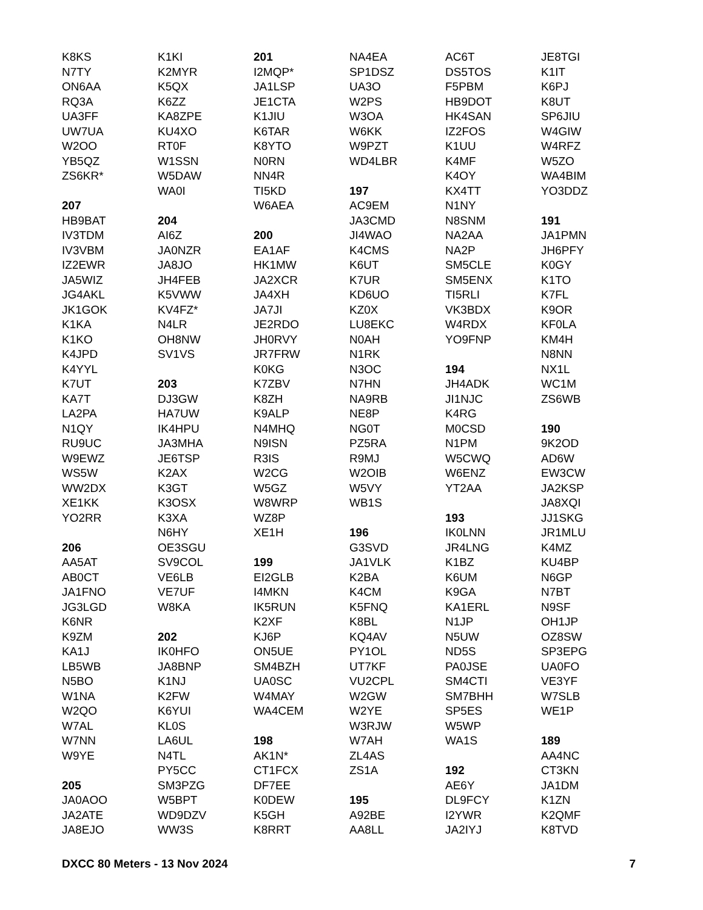K8KS
N7TY
ON6AA
RQ3A
UA3FF
UW7UA
W2OO
YB5QZ
ZS6KR*
207
HB9BAT
IV3TDM
IV3VBM
IZ2EWR
JA5WIZ
JG4AKL
JK1GOK
K1KA
K1KO
K4JPD
K4YYL
K7UT
KA7T
LA2PA
N1QY
RU9UC
W9EWZ
WS5W
WW2DX
XE1KK
YO2RR
206
AA5AT
AB0CT
JA1FNO
JG3LGD
K6NR
K9ZM
KA1J
LB5WB
N5BO
W1NA
W2QO
W7AL
W7NN
W9YE
205
JA0AOO
JA2ATE
JA8EJO
K1KI
K2MYR
K5QX
K6ZZ
KA8ZPE
KU4XO
RT0F
W1SSN
W5DAW
WA0I
204
AI6Z
JA0NZR
JA8JO
JH4FEB
K5VWW
KV4FZ*
N4LR
OH8NW
SV1VS
203
DJ3GW
HA7UW
IK4HPU
JA3MHA
JE6TSP
K2AX
K3GT
K3OSX
K3XA
N6HY
OE3SGU
SV9COL
VE6LB
VE7UF
W8KA
202
IK0HFO
JA8BNP
K1NJ
K2FW
K6YUI
KL0S
LA6UL
N4TL
PY5CC
SM3PZG
W5BPT
WD9DZV
WW3S
201
I2MQP*
JA1LSP
JE1CTA
K1JIU
K6TAR
K8YTO
N0RN
NN4R
TI5KD
W6AEA
200
EA1AF
HK1MW
JA2XCR
JA4XH
JA7JI
JE2RDO
JH0RVY
JR7FRW
K0KG
K7ZBV
K8ZH
K9ALP
N4MHQ
N9ISN
R3IS
W2CG
W5GZ
W8WRP
WZ8P
XE1H
199
EI2GLB
I4MKN
IK5RUN
K2XF
KJ6P
ON5UE
SM4BZH
UA0SC
W4MAY
WA4CEM
198
AK1N*
CT1FCX
DF7EE
K0DEW
K5GH
K8RRT
NA4EA
SP1DSZ
UA3O
W2PS
W3OA
W6KK
W9PZT
WD4LBR
197
AC9EM
JA3CMD
JI4WAO
K4CMS
K6UT
K7UR
KD6UO
KZ0X
LU8EKC
N0AH
N1RK
N3OC
N7HN
NA9RB
NE8P
NG0T
PZ5RA
R9MJ
W2OIB
W5VY
WB1S
196
G3SVD
JA1VLK
K2BA
K4CM
K5FNQ
K8BL
KQ4AV
PY1OL
UT7KF
VU2CPL
W2GW
W2YE
W3RJW
W7AH
ZL4AS
ZS1A
195
A92BE
AA8LL
AC6T
DS5TOS
F5PBM
HB9DOT
HK4SAN
IZ2FOS
K1UU
K4MF
K4OY
KX4TT
N1NY
N8SNM
NA2AA
NA2P
SM5CLE
SM5ENX
TI5RLI
VK3BDX
W4RDX
YO9FNP
194
JH4ADK
JI1NJC
K4RG
M0CSD
N1PM
W5CWQ
W6ENZ
YT2AA
193
IK0LNN
JR4LNG
K1BZ
K6UM
K9GA
KA1ERL
N1JP
N5UW
ND5S
PA0JSE
SM4CTI
SM7BHH
SP5ES
W5WP
WA1S
192
AE6Y
DL9FCY
I2YWR
JA2IYJ
JE8TGI
K1IT
K6PJ
K8UT
SP6JIU
W4GIW
W4RFZ
W5ZO
WA4BIM
YO3DDZ
191
JA1PMN
JH6PFY
K0GY
K1TO
K7FL
K9OR
KF0LA
KM4H
N8NN
NX1L
WC1M
ZS6WB
190
9K2OD
AD6W
EW3CW
JA2KSP
JA8XQI
JJ1SKG
JR1MLU
K4MZ
KU4BP
N6GP
N7BT
N9SF
OH1JP
OZ8SW
SP3EPG
UA0FO
VE3YF
W7SLB
WE1P
189
AA4NC
CT3KN
JA1DM
K1ZN
K2QMF
K8TVD
DXCC 80 Meters - 13 Nov 2024 7